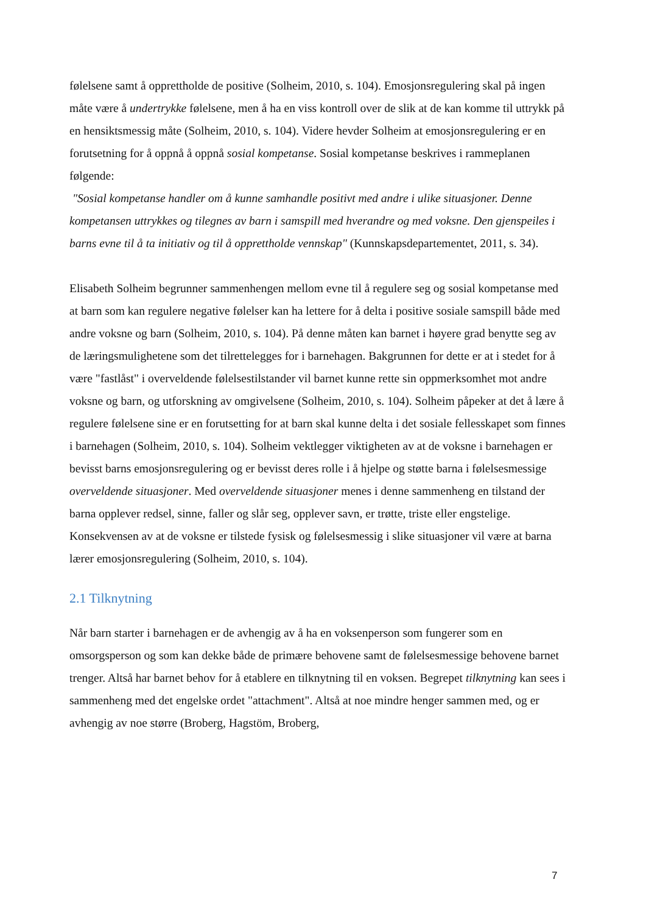følelsene samt å opprettholde de positive (Solheim, 2010, s. 104). Emosjonsregulering skal på ingen måte være å undertrykke følelsene, men å ha en viss kontroll over de slik at de kan komme til uttrykk på en hensiktsmessig måte (Solheim, 2010, s. 104). Videre hevder Solheim at emosjonsregulering er en forutsetning for å oppnå å oppnå sosial kompetanse. Sosial kompetanse beskrives i rammeplanen følgende:
"Sosial kompetanse handler om å kunne samhandle positivt med andre i ulike situasjoner. Denne kompetansen uttrykkes og tilegnes av barn i samspill med hverandre og med voksne. Den gjenspeiles i barns evne til å ta initiativ og til å opprettholde vennskap" (Kunnskapsdepartementet, 2011, s. 34).
Elisabeth Solheim begrunner sammenhengen mellom evne til å regulere seg og sosial kompetanse med at barn som kan regulere negative følelser kan ha lettere for å delta i positive sosiale samspill både med andre voksne og barn (Solheim, 2010, s. 104). På denne måten kan barnet i høyere grad benytte seg av de læringsmulighetene som det tilrettelegges for i barnehagen. Bakgrunnen for dette er at i stedet for å være "fastlåst" i overveldende følelsestilstander vil barnet kunne rette sin oppmerksomhet mot andre voksne og barn, og utforskning av omgivelsene (Solheim, 2010, s. 104). Solheim påpeker at det å lære å regulere følelsene sine er en forutsetting for at barn skal kunne delta i det sosiale fellesskapet som finnes i barnehagen (Solheim, 2010, s. 104). Solheim vektlegger viktigheten av at de voksne i barnehagen er bevisst barns emosjonsregulering og er bevisst deres rolle i å hjelpe og støtte barna i følelsesmessige overveldende situasjoner. Med overveldende situasjoner menes i denne sammenheng en tilstand der barna opplever redsel, sinne, faller og slår seg, opplever savn, er trøtte, triste eller engstelige. Konsekvensen av at de voksne er tilstede fysisk og følelsesmessig i slike situasjoner vil være at barna lærer emosjonsregulering (Solheim, 2010, s. 104).
2.1 Tilknytning
Når barn starter i barnehagen er de avhengig av å ha en voksenperson som fungerer som en omsorgsperson og som kan dekke både de primære behovene samt de følelsesmessige behovene barnet trenger. Altså har barnet behov for å etablere en tilknytning til en voksen. Begrepet tilknytning kan sees i sammenheng med det engelske ordet "attachment". Altså at noe mindre henger sammen med, og er avhengig av noe større (Broberg, Hagstöm, Broberg,
7